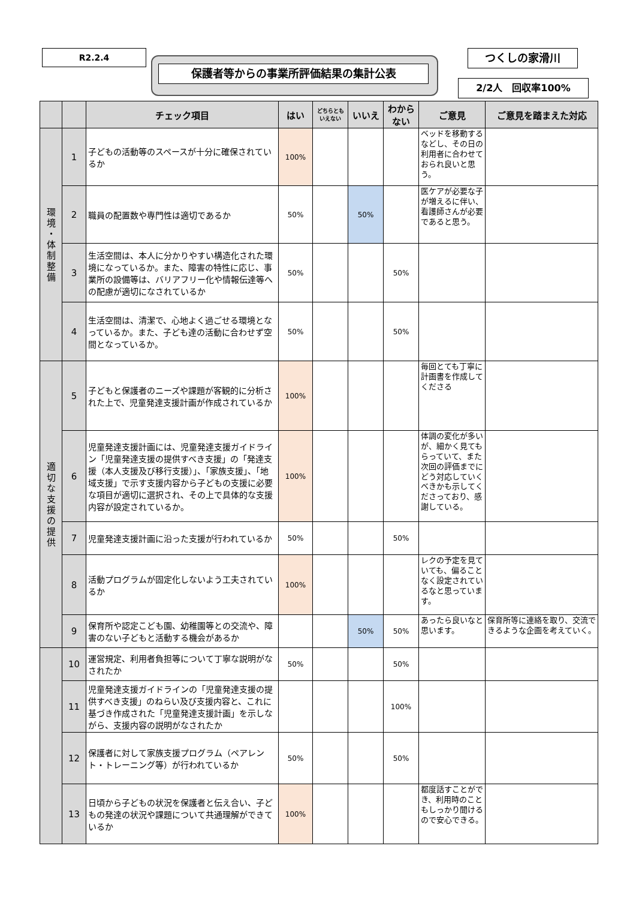R2.2.4
保護者等からの事業所評価結果の集計公表
つくしの家滑川
2/2人　回収率100%
| | | チェック項目 | はい | どちらとも いえない | いいえ | わから ない | ご意見 | ご意見を踏まえた対応 |
| --- | --- | --- | --- | --- | --- | --- | --- | --- |
| 環 境 ・ 体 制 整 備 | 1 | 子どもの活動等のスペースが十分に確保されているか | 100% | | | | ベッドを移動するなどし、その日の利用者に合わせておられ良いと思う。 | |
| | 2 | 職員の配置数や専門性は適切であるか | 50% | | 50% | | 医ケアが必要な子が増えるに伴い、看護師さんが必要であると思う。 | |
| | 3 | 生活空間は、本人に分かりやすい構造化された環境になっているか。また、障害の特性に応じ、事業所の設備等は、バリアフリー化や情報伝達等への配慮が適切になされているか | 50% | | | 50% | | |
| | 4 | 生活空間は、清潔で、心地よく過ごせる環境となっているか。また、子ども達の活動に合わせず空間となっているか。 | 50% | | | 50% | | |
| 適 切 な 支 援 の 提 供 | 5 | 子どもと保護者のニーズや課題が客観的に分析された上で、児童発達支援計画が作成されているか | 100% | | | | 毎回とても丁寧に計画書を作成してくださる | |
| | 6 | 児童発達支援計画には、児童発達支援ガイドライン「児童発達支援の提供すべき支援」の「発達支援（本人支援及び移行支援）」、「家族支援」、「地域支援」で示す支援内容から子どもの支援に必要な項目が適切に選択され、その上で具体的な支援内容が設定されているか。 | 100% | | | | 体調の変化が多いが、細かく見てもらっていて、また次回の評価までにどう対応していくべきかも示してくださっており、感謝している。 | |
| | 7 | 児童発達支援計画に沿った支援が行われているか | 50% | | | 50% | | |
| | 8 | 活動プログラムが固定化しないよう工夫されているか | 100% | | | | レクの予定を見ていても、偏ることなく設定されているなと思っています。 | |
| | 9 | 保育所や認定こども園、幼稚園等との交流や、障害のない子どもと活動する機会があるか | | | 50% | 50% | あったら良いなと思います。 | 保育所等に連絡を取り、交流できるような企画を考えていく。 |
| | 10 | 運営規定、利用者負担等について丁寧な説明がなされたか | 50% | | | 50% | | |
| | 11 | 児童発達支援ガイドラインの「児童発達支援の提供すべき支援」のねらい及び支援内容と、これに基づき作成された「児童発達支援計画」を示しながら、支援内容の説明がなされたか | | | | 100% | | |
| | 12 | 保護者に対して家族支援プログラム（ペアレント・トレーニング等）が行われているか | 50% | | | 50% | | |
| | 13 | 日頃から子どもの状況を保護者と伝え合い、子どもの発達の状況や課題について共通理解ができているか | 100% | | | | 都度話すことができ、利用時のこともしっかり聞けるので安心できる。 | |